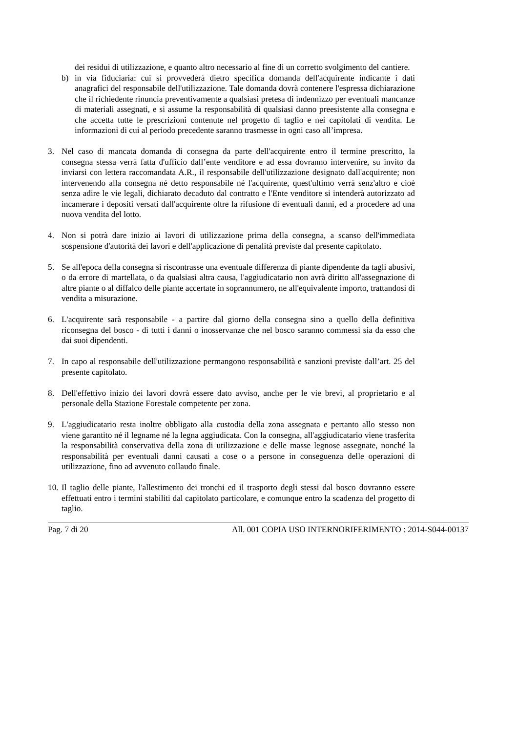dei residui di utilizzazione, e quanto altro necessario al fine di un corretto svolgimento del cantiere.
b) in via fiduciaria: cui si provvederà dietro specifica domanda dell'acquirente indicante i dati anagrafici del responsabile dell'utilizzazione. Tale domanda dovrà contenere l'espressa dichiarazione che il richiedente rinuncia preventivamente a qualsiasi pretesa di indennizzo per eventuali mancanze di materiali assegnati, e si assume la responsabilità di qualsiasi danno preesistente alla consegna e che accetta tutte le prescrizioni contenute nel progetto di taglio e nei capitolati di vendita. Le informazioni di cui al periodo precedente saranno trasmesse in ogni caso all’impresa.
3. Nel caso di mancata domanda di consegna da parte dell'acquirente entro il termine prescritto, la consegna stessa verrà fatta d'ufficio dall’ente venditore e ad essa dovranno intervenire, su invito da inviarsi con lettera raccomandata A.R., il responsabile dell'utilizzazione designato dall'acquirente; non intervenendo alla consegna né detto responsabile né l'acquirente, quest'ultimo verrà senz'altro e cioè senza adire le vie legali, dichiarato decaduto dal contratto e l'Ente venditore si intenderà autorizzato ad incamerare i depositi versati dall'acquirente oltre la rifusione di eventuali danni, ed a procedere ad una nuova vendita del lotto.
4. Non si potrà dare inizio ai lavori di utilizzazione prima della consegna, a scanso dell'immediata sospensione d'autorità dei lavori e dell'applicazione di penalità previste dal presente capitolato.
5. Se all'epoca della consegna si riscontrasse una eventuale differenza di piante dipendente da tagli abusivi, o da errore di martellata, o da qualsiasi altra causa, l'aggiudicatario non avrà diritto all'assegnazione di altre piante o al diffalco delle piante accertate in soprannumero, ne all'equivalente importo, trattandosi di vendita a misurazione.
6. L'acquirente sarà responsabile - a partire dal giorno della consegna sino a quello della definitiva riconsegna del bosco - di tutti i danni o inosservanze che nel bosco saranno commessi sia da esso che dai suoi dipendenti.
7. In capo al responsabile dell'utilizzazione permangono responsabilità e sanzioni previste dall’art. 25 del presente capitolato.
8. Dell'effettivo inizio dei lavori dovrà essere dato avviso, anche per le vie brevi, al proprietario e al personale della Stazione Forestale competente per zona.
9. L'aggiudicatario resta inoltre obbligato alla custodia della zona assegnata e pertanto allo stesso non viene garantito né il legname né la legna aggiudicata. Con la consegna, all'aggiudicatario viene trasferita la responsabilità conservativa della zona di utilizzazione e delle masse legnose assegnate, nonché la responsabilità per eventuali danni causati a cose o a persone in conseguenza delle operazioni di utilizzazione, fino ad avvenuto collaudo finale.
10.
Il taglio delle piante, l'allestimento dei tronchi ed il trasporto degli stessi dal bosco dovranno essere effettuati entro i termini stabiliti dal capitolato particolare, e comunque entro la scadenza del progetto di taglio.
Pag. 7 di 20 All. 001 COPIA USO INTERNORIFERIMENTO : 2014-S044-00137